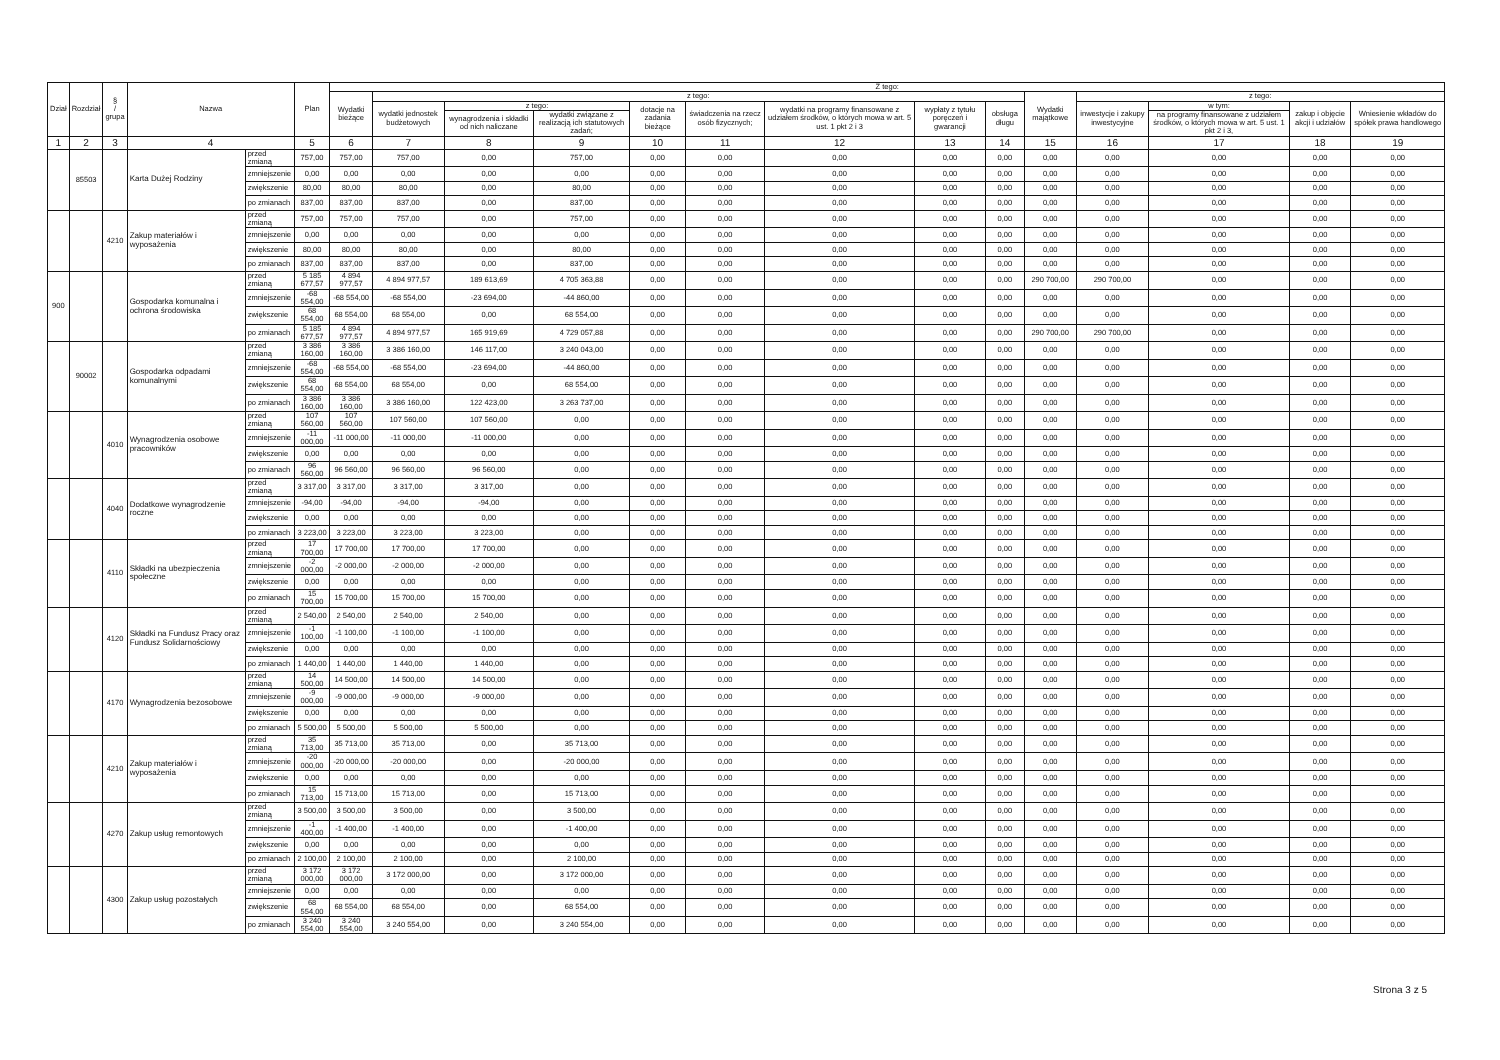| Dział | Rozdział | § / grupa | Nazwa | | Plan | Z tego: | | | | | | | | | | | | | |
| --- | --- | --- | --- | --- | --- | --- | --- | --- | --- | --- | --- | --- | --- | --- | --- | --- | --- | --- | --- |
| | | | | | | Wydatki bieżące | z tego: | | | | | | | | Wydatki majątkowe | z tego: | | | |
| | | | | | | | wydatki jednostek budżetowych | z tego: | | dotacje na zadania bieżące | świadczenia na rzecz osób fizycznych; | wydatki na programy finansowane z udziałem środków, o których mowa w art. 5 ust. 1 pkt 2 i 3 | wypłaty z tytułu poręczeń i gwarancji | obsługa długu | | inwestycje i zakupy inwestycyjne | w tym: | zakup i objęcie akcji i udziałów | Wniesienie wkładów do spółek prawa handlowego |
| | | | | | | | | wynagrodzenia i składki od nich naliczane | wydatki związane z realizacją ich statutowych zadań; | | | | | | | | na programy finansowane z udziałem środków, o których mowa w art. 5 ust. 1 pkt 2 i 3, | | |
| 1 | 2 | 3 | 4 | | 5 | 6 | 7 | 8 | 9 | 10 | 11 | 12 | 13 | 14 | 15 | 16 | 17 | 18 | 19 |
| | 85503 | | Karta Dużej Rodziny | przed zmianą | 757,00 | 757,00 | 757,00 | 0,00 | 757,00 | 0,00 | 0,00 | 0,00 | 0,00 | 0,00 | 0,00 | 0,00 | 0,00 | 0,00 | 0,00 |
| | | | | zmniejszenie | 0,00 | 0,00 | 0,00 | 0,00 | 0,00 | 0,00 | 0,00 | 0,00 | 0,00 | 0,00 | 0,00 | 0,00 | 0,00 | 0,00 | 0,00 |
| | | | | zwiększenie | 80,00 | 80,00 | 80,00 | 0,00 | 80,00 | 0,00 | 0,00 | 0,00 | 0,00 | 0,00 | 0,00 | 0,00 | 0,00 | 0,00 | 0,00 |
| | | | | po zmianach | 837,00 | 837,00 | 837,00 | 0,00 | 837,00 | 0,00 | 0,00 | 0,00 | 0,00 | 0,00 | 0,00 | 0,00 | 0,00 | 0,00 | 0,00 |
| | | 4210 | Zakup materiałów i wyposażenia | przed zmianą | 757,00 | 757,00 | 757,00 | 0,00 | 757,00 | 0,00 | 0,00 | 0,00 | 0,00 | 0,00 | 0,00 | 0,00 | 0,00 | 0,00 | 0,00 |
| | | | | zmniejszenie | 0,00 | 0,00 | 0,00 | 0,00 | 0,00 | 0,00 | 0,00 | 0,00 | 0,00 | 0,00 | 0,00 | 0,00 | 0,00 | 0,00 | 0,00 |
| | | | | zwiększenie | 80,00 | 80,00 | 80,00 | 0,00 | 80,00 | 0,00 | 0,00 | 0,00 | 0,00 | 0,00 | 0,00 | 0,00 | 0,00 | 0,00 | 0,00 |
| | | | | po zmianach | 837,00 | 837,00 | 837,00 | 0,00 | 837,00 | 0,00 | 0,00 | 0,00 | 0,00 | 0,00 | 0,00 | 0,00 | 0,00 | 0,00 | 0,00 |
| 900 | | | Gospodarka komunalna i ochrona środowiska | przed zmianą | 5 185 677,57 | 4 894 977,57 | 4 894 977,57 | 189 613,69 | 4 705 363,88 | 0,00 | 0,00 | 0,00 | 0,00 | 0,00 | 290 700,00 | 290 700,00 | 0,00 | 0,00 | 0,00 |
| | | | | zmniejszenie | -68 554,00 | -68 554,00 | -68 554,00 | -23 694,00 | -44 860,00 | 0,00 | 0,00 | 0,00 | 0,00 | 0,00 | 0,00 | 0,00 | 0,00 | 0,00 | 0,00 |
| | | | | zwiększenie | 68 554,00 | 68 554,00 | 68 554,00 | 0,00 | 68 554,00 | 0,00 | 0,00 | 0,00 | 0,00 | 0,00 | 0,00 | 0,00 | 0,00 | 0,00 | 0,00 |
| | | | | po zmianach | 5 185 677,57 | 4 894 977,57 | 4 894 977,57 | 165 919,69 | 4 729 057,88 | 0,00 | 0,00 | 0,00 | 0,00 | 0,00 | 290 700,00 | 290 700,00 | 0,00 | 0,00 | 0,00 |
| | 90002 | | Gospodarka odpadami komunalnymi | przed zmianą | 3 386 160,00 | 3 386 160,00 | 3 386 160,00 | 146 117,00 | 3 240 043,00 | 0,00 | 0,00 | 0,00 | 0,00 | 0,00 | 0,00 | 0,00 | 0,00 | 0,00 | 0,00 |
| | | | | zmniejszenie | -68 554,00 | -68 554,00 | -68 554,00 | -23 694,00 | -44 860,00 | 0,00 | 0,00 | 0,00 | 0,00 | 0,00 | 0,00 | 0,00 | 0,00 | 0,00 | 0,00 |
| | | | | zwiększenie | 68 554,00 | 68 554,00 | 68 554,00 | 0,00 | 68 554,00 | 0,00 | 0,00 | 0,00 | 0,00 | 0,00 | 0,00 | 0,00 | 0,00 | 0,00 | 0,00 |
| | | | | po zmianach | 3 386 160,00 | 3 386 160,00 | 3 386 160,00 | 122 423,00 | 3 263 737,00 | 0,00 | 0,00 | 0,00 | 0,00 | 0,00 | 0,00 | 0,00 | 0,00 | 0,00 | 0,00 |
| | | 4010 | Wynagrodzenia osobowe pracowników | przed zmianą | 107 560,00 | 107 560,00 | 107 560,00 | 107 560,00 | 0,00 | 0,00 | 0,00 | 0,00 | 0,00 | 0,00 | 0,00 | 0,00 | 0,00 | 0,00 | 0,00 |
| | | | | zmniejszenie | -11 000,00 | -11 000,00 | -11 000,00 | -11 000,00 | 0,00 | 0,00 | 0,00 | 0,00 | 0,00 | 0,00 | 0,00 | 0,00 | 0,00 | 0,00 | 0,00 |
| | | | | zwiększenie | 0,00 | 0,00 | 0,00 | 0,00 | 0,00 | 0,00 | 0,00 | 0,00 | 0,00 | 0,00 | 0,00 | 0,00 | 0,00 | 0,00 | 0,00 |
| | | | | po zmianach | 96 560,00 | 96 560,00 | 96 560,00 | 96 560,00 | 0,00 | 0,00 | 0,00 | 0,00 | 0,00 | 0,00 | 0,00 | 0,00 | 0,00 | 0,00 | 0,00 |
| | | 4040 | Dodatkowe wynagrodzenie roczne | przed zmianą | 3 317,00 | 3 317,00 | 3 317,00 | 3 317,00 | 0,00 | 0,00 | 0,00 | 0,00 | 0,00 | 0,00 | 0,00 | 0,00 | 0,00 | 0,00 | 0,00 |
| | | | | zmniejszenie | -94,00 | -94,00 | -94,00 | -94,00 | 0,00 | 0,00 | 0,00 | 0,00 | 0,00 | 0,00 | 0,00 | 0,00 | 0,00 | 0,00 | 0,00 |
| | | | | zwiększenie | 0,00 | 0,00 | 0,00 | 0,00 | 0,00 | 0,00 | 0,00 | 0,00 | 0,00 | 0,00 | 0,00 | 0,00 | 0,00 | 0,00 | 0,00 |
| | | | | po zmianach | 3 223,00 | 3 223,00 | 3 223,00 | 3 223,00 | 0,00 | 0,00 | 0,00 | 0,00 | 0,00 | 0,00 | 0,00 | 0,00 | 0,00 | 0,00 | 0,00 |
| | | 4110 | Składki na ubezpieczenia społeczne | przed zmianą | 17 700,00 | 17 700,00 | 17 700,00 | 17 700,00 | 0,00 | 0,00 | 0,00 | 0,00 | 0,00 | 0,00 | 0,00 | 0,00 | 0,00 | 0,00 | 0,00 |
| | | | | zmniejszenie | -2 000,00 | -2 000,00 | -2 000,00 | -2 000,00 | 0,00 | 0,00 | 0,00 | 0,00 | 0,00 | 0,00 | 0,00 | 0,00 | 0,00 | 0,00 | 0,00 |
| | | | | zwiększenie | 0,00 | 0,00 | 0,00 | 0,00 | 0,00 | 0,00 | 0,00 | 0,00 | 0,00 | 0,00 | 0,00 | 0,00 | 0,00 | 0,00 | 0,00 |
| | | | | po zmianach | 15 700,00 | 15 700,00 | 15 700,00 | 15 700,00 | 0,00 | 0,00 | 0,00 | 0,00 | 0,00 | 0,00 | 0,00 | 0,00 | 0,00 | 0,00 | 0,00 |
| | | 4120 | Składki na Fundusz Pracy oraz Fundusz Solidarnościowy | przed zmianą | 2 540,00 | 2 540,00 | 2 540,00 | 2 540,00 | 0,00 | 0,00 | 0,00 | 0,00 | 0,00 | 0,00 | 0,00 | 0,00 | 0,00 | 0,00 | 0,00 |
| | | | | zmniejszenie | -1 100,00 | -1 100,00 | -1 100,00 | -1 100,00 | 0,00 | 0,00 | 0,00 | 0,00 | 0,00 | 0,00 | 0,00 | 0,00 | 0,00 | 0,00 | 0,00 |
| | | | | zwiększenie | 0,00 | 0,00 | 0,00 | 0,00 | 0,00 | 0,00 | 0,00 | 0,00 | 0,00 | 0,00 | 0,00 | 0,00 | 0,00 | 0,00 | 0,00 |
| | | | | po zmianach | 1 440,00 | 1 440,00 | 1 440,00 | 1 440,00 | 0,00 | 0,00 | 0,00 | 0,00 | 0,00 | 0,00 | 0,00 | 0,00 | 0,00 | 0,00 | 0,00 |
| | | 4170 | Wynagrodzenia bezosobowe | przed zmianą | 14 500,00 | 14 500,00 | 14 500,00 | 14 500,00 | 0,00 | 0,00 | 0,00 | 0,00 | 0,00 | 0,00 | 0,00 | 0,00 | 0,00 | 0,00 | 0,00 |
| | | | | zmniejszenie | -9 000,00 | -9 000,00 | -9 000,00 | -9 000,00 | 0,00 | 0,00 | 0,00 | 0,00 | 0,00 | 0,00 | 0,00 | 0,00 | 0,00 | 0,00 | 0,00 |
| | | | | zwiększenie | 0,00 | 0,00 | 0,00 | 0,00 | 0,00 | 0,00 | 0,00 | 0,00 | 0,00 | 0,00 | 0,00 | 0,00 | 0,00 | 0,00 | 0,00 |
| | | | | po zmianach | 5 500,00 | 5 500,00 | 5 500,00 | 5 500,00 | 0,00 | 0,00 | 0,00 | 0,00 | 0,00 | 0,00 | 0,00 | 0,00 | 0,00 | 0,00 | 0,00 |
| | | 4210 | Zakup materiałów i wyposażenia | przed zmianą | 35 713,00 | 35 713,00 | 35 713,00 | 0,00 | 35 713,00 | 0,00 | 0,00 | 0,00 | 0,00 | 0,00 | 0,00 | 0,00 | 0,00 | 0,00 | 0,00 |
| | | | | zmniejszenie | -20 000,00 | -20 000,00 | -20 000,00 | 0,00 | -20 000,00 | 0,00 | 0,00 | 0,00 | 0,00 | 0,00 | 0,00 | 0,00 | 0,00 | 0,00 | 0,00 |
| | | | | zwiększenie | 0,00 | 0,00 | 0,00 | 0,00 | 0,00 | 0,00 | 0,00 | 0,00 | 0,00 | 0,00 | 0,00 | 0,00 | 0,00 | 0,00 | 0,00 |
| | | | | po zmianach | 15 713,00 | 15 713,00 | 15 713,00 | 0,00 | 15 713,00 | 0,00 | 0,00 | 0,00 | 0,00 | 0,00 | 0,00 | 0,00 | 0,00 | 0,00 | 0,00 |
| | | 4270 | Zakup usług remontowych | przed zmianą | 3 500,00 | 3 500,00 | 3 500,00 | 0,00 | 3 500,00 | 0,00 | 0,00 | 0,00 | 0,00 | 0,00 | 0,00 | 0,00 | 0,00 | 0,00 | 0,00 |
| | | | | zmniejszenie | -1 400,00 | -1 400,00 | -1 400,00 | 0,00 | -1 400,00 | 0,00 | 0,00 | 0,00 | 0,00 | 0,00 | 0,00 | 0,00 | 0,00 | 0,00 | 0,00 |
| | | | | zwiększenie | 0,00 | 0,00 | 0,00 | 0,00 | 0,00 | 0,00 | 0,00 | 0,00 | 0,00 | 0,00 | 0,00 | 0,00 | 0,00 | 0,00 | 0,00 |
| | | | | po zmianach | 2 100,00 | 2 100,00 | 2 100,00 | 0,00 | 2 100,00 | 0,00 | 0,00 | 0,00 | 0,00 | 0,00 | 0,00 | 0,00 | 0,00 | 0,00 | 0,00 |
| | | 4300 | Zakup usług pozostałych | przed zmianą | 3 172 000,00 | 3 172 000,00 | 3 172 000,00 | 0,00 | 3 172 000,00 | 0,00 | 0,00 | 0,00 | 0,00 | 0,00 | 0,00 | 0,00 | 0,00 | 0,00 | 0,00 |
| | | | | zmniejszenie | 0,00 | 0,00 | 0,00 | 0,00 | 0,00 | 0,00 | 0,00 | 0,00 | 0,00 | 0,00 | 0,00 | 0,00 | 0,00 | 0,00 | 0,00 |
| | | | | zwiększenie | 68 554,00 | 68 554,00 | 68 554,00 | 0,00 | 68 554,00 | 0,00 | 0,00 | 0,00 | 0,00 | 0,00 | 0,00 | 0,00 | 0,00 | 0,00 | 0,00 |
| | | | | po zmianach | 3 240 554,00 | 3 240 554,00 | 3 240 554,00 | 0,00 | 3 240 554,00 | 0,00 | 0,00 | 0,00 | 0,00 | 0,00 | 0,00 | 0,00 | 0,00 | 0,00 | 0,00 |
Strona 3 z 5